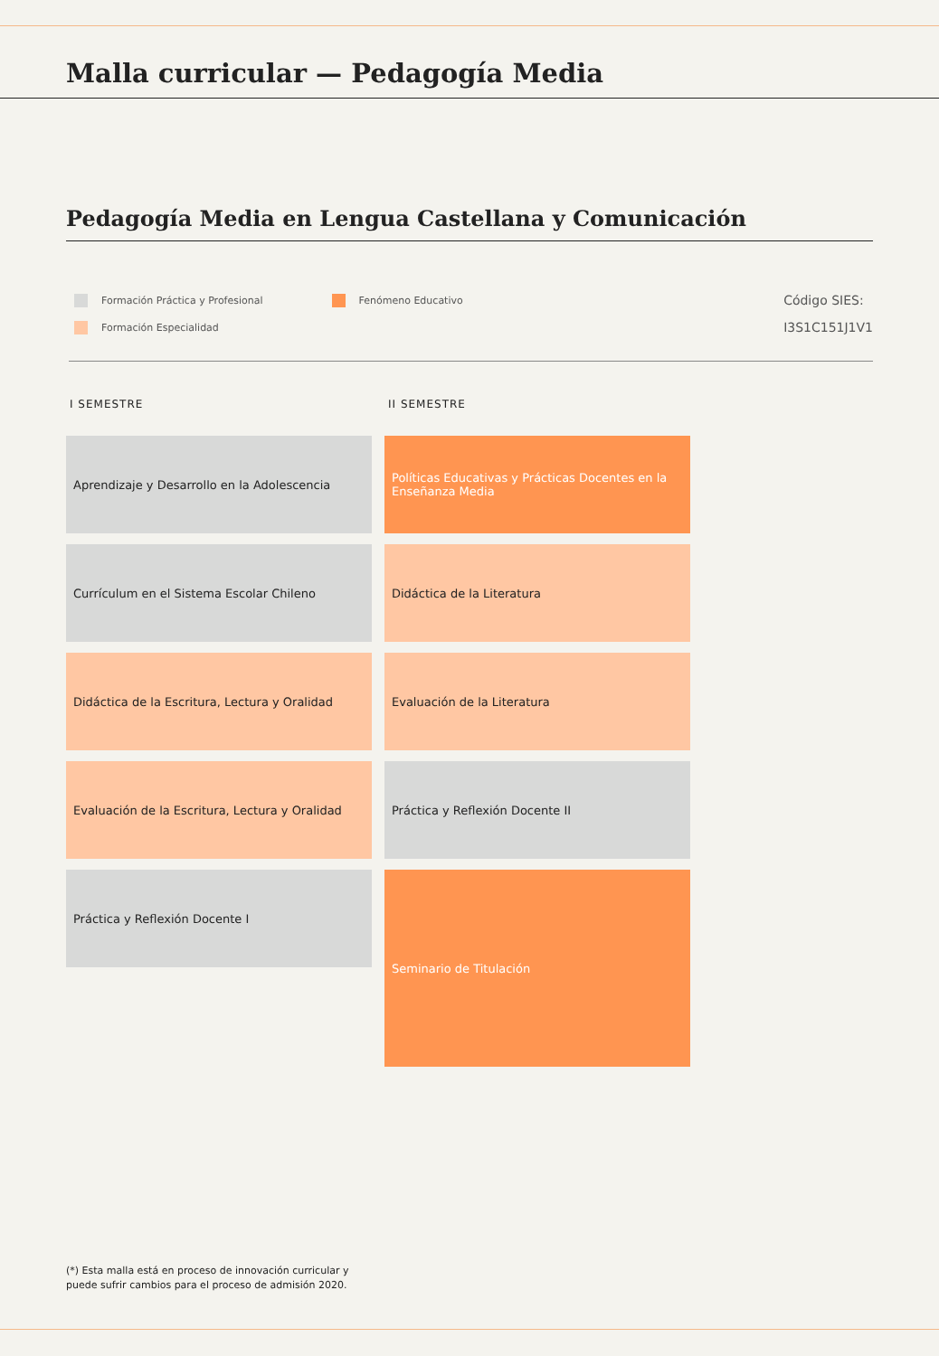Malla curricular — Pedagogía Media
Pedagogía Media en Lengua Castellana y Comunicación
Formación Práctica y Profesional
Formación Especialidad
Fenómeno Educativo
Código SIES:
I3S1C151J1V1
I SEMESTRE
Aprendizaje y Desarrollo en la Adolescencia
Currículum en el Sistema Escolar Chileno
Didáctica de la Escritura, Lectura y Oralidad
Evaluación de la Escritura, Lectura y Oralidad
Práctica y Reflexión Docente I
II SEMESTRE
Políticas Educativas y Prácticas Docentes en la Enseñanza Media
Didáctica de la Literatura
Evaluación de la Literatura
Práctica y Reflexión Docente II
Seminario de Titulación
(*) Esta malla está en proceso de innovación curricular y
puede sufrir cambios para el proceso de admisión 2020.